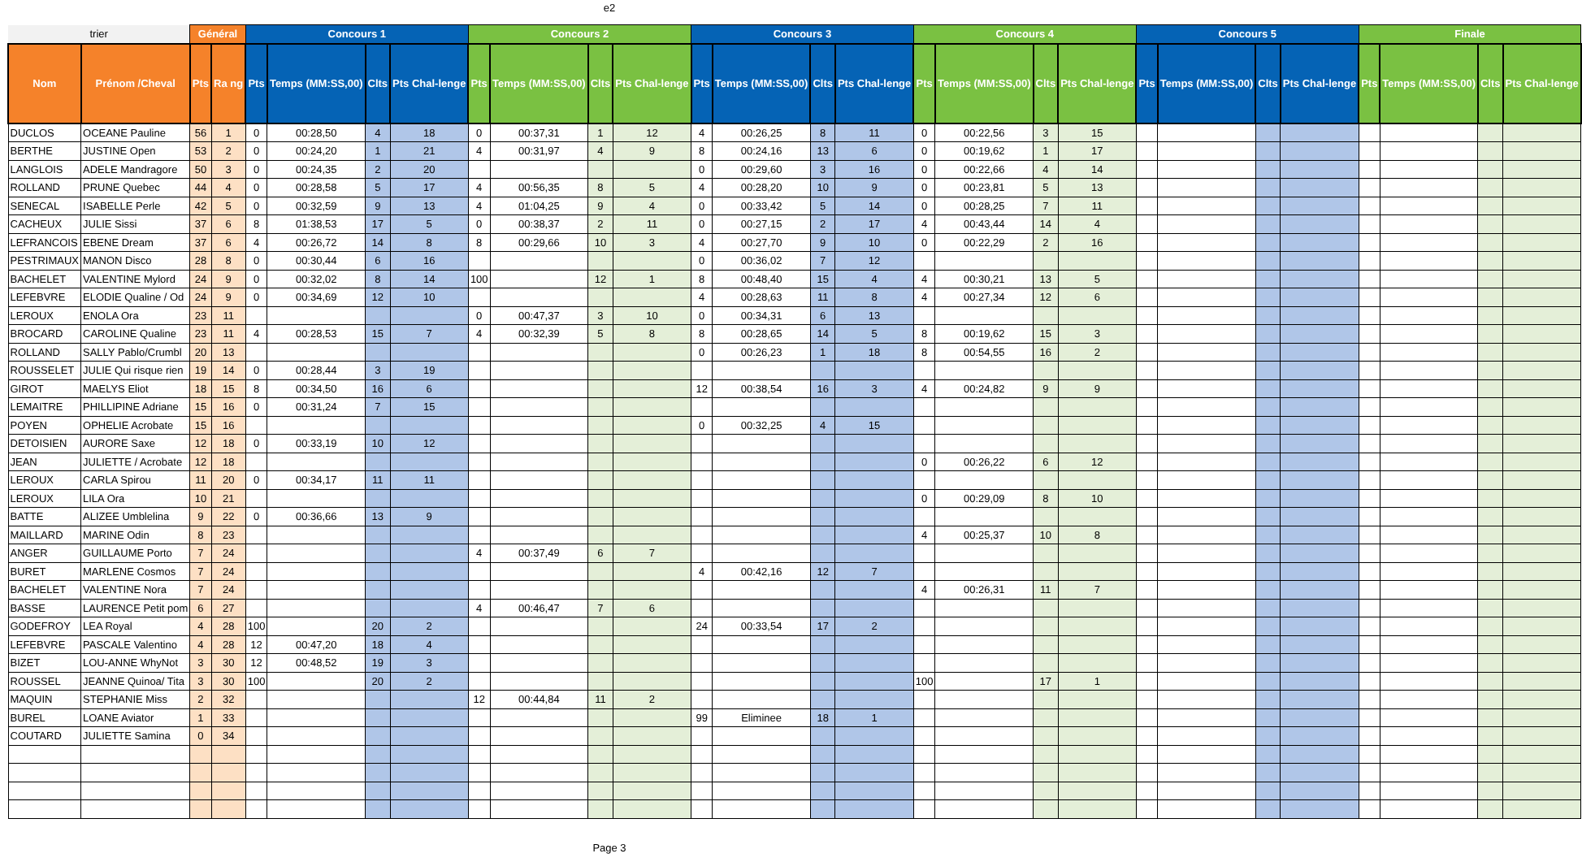e2
| trier | | Général | | Concours 1 | | | | Concours 2 | | | | Concours 3 | | | | Concours 4 | | | | Concours 5 | | | | Finale | | | |
| Nom | Prénom /Cheval | Pts | Ra ng | Pts | Temps (MM:SS,00) | Clts | Pts Chal-lenge | Pts | Temps (MM:SS,00) | Clts | Pts Chal-lenge | Pts | Temps (MM:SS,00) | Clts | Pts Chal-lenge | Pts | Temps (MM:SS,00) | Clts | Pts Chal-lenge | Pts | Temps (MM:SS,00) | Clts | Pts Chal-lenge | Pts | Temps (MM:SS,00) | Clts | Pts Chal-lenge |
| DUCLOS | OCEANE Pauline | 56 | 1 | 0 | 00:28,50 | 4 | 18 | 0 | 00:37,31 | 1 | 12 | 4 | 00:26,25 | 8 | 11 | 0 | 00:22,56 | 3 | 15 | | | | | | | | |
| BERTHE | JUSTINE Open | 53 | 2 | 0 | 00:24,20 | 1 | 21 | 4 | 00:31,97 | 4 | 9 | 8 | 00:24,16 | 13 | 6 | 0 | 00:19,62 | 1 | 17 | | | | | | | | |
| LANGLOIS | ADELE Mandragore | 50 | 3 | 0 | 00:24,35 | 2 | 20 | | | | | 0 | 00:29,60 | 3 | 16 | 0 | 00:22,66 | 4 | 14 | | | | | | | | |
| ROLLAND | PRUNE Quebec | 44 | 4 | 0 | 00:28,58 | 5 | 17 | 4 | 00:56,35 | 8 | 5 | 4 | 00:28,20 | 10 | 9 | 0 | 00:23,81 | 5 | 13 | | | | | | | | |
| SENECAL | ISABELLE Perle | 42 | 5 | 0 | 00:32,59 | 9 | 13 | 4 | 01:04,25 | 9 | 4 | 0 | 00:33,42 | 5 | 14 | 0 | 00:28,25 | 7 | 11 | | | | | | | | |
| CACHEUX | JULIE Sissi | 37 | 6 | 8 | 01:38,53 | 17 | 5 | 0 | 00:38,37 | 2 | 11 | 0 | 00:27,15 | 2 | 17 | 4 | 00:43,44 | 14 | 4 | | | | | | | | |
| LEFRANCOIS | EBENE Dream | 37 | 6 | 4 | 00:26,72 | 14 | 8 | 8 | 00:29,66 | 10 | 3 | 4 | 00:27,70 | 9 | 10 | 0 | 00:22,29 | 2 | 16 | | | | | | | | |
| PESTRIMAUX | MANON Disco | 28 | 8 | 0 | 00:30,44 | 6 | 16 | | | | | 0 | 00:36,02 | 7 | 12 | | | | | | | | | | | | |
| BACHELET | VALENTINE Mylord | 24 | 9 | 0 | 00:32,02 | 8 | 14 | 100 | | 12 | 1 | 8 | 00:48,40 | 15 | 4 | 4 | 00:30,21 | 13 | 5 | | | | | | | | |
| LEFEBVRE | ELODIE Qualine / Od | 24 | 9 | 0 | 00:34,69 | 12 | 10 | | | | | 4 | 00:28,63 | 11 | 8 | 4 | 00:27,34 | 12 | 6 | | | | | | | | |
| LEROUX | ENOLA Ora | 23 | 11 | | | | | 0 | 00:47,37 | 3 | 10 | 0 | 00:34,31 | 6 | 13 | | | | | | | | | | | | |
| BROCARD | CAROLINE Qualine | 23 | 11 | 4 | 00:28,53 | 15 | 7 | 4 | 00:32,39 | 5 | 8 | 8 | 00:28,65 | 14 | 5 | 8 | 00:19,62 | 15 | 3 | | | | | | | | |
| ROLLAND | SALLY Pablo/Crumbl | 20 | 13 | | | | | | | | | 0 | 00:26,23 | 1 | 18 | 8 | 00:54,55 | 16 | 2 | | | | | | | | |
| ROUSSELET | JULIE Qui risque rien | 19 | 14 | 0 | 00:28,44 | 3 | 19 | | | | | | | | | | | | | | | | | | | | |
| GIROT | MAELYS Eliot | 18 | 15 | 8 | 00:34,50 | 16 | 6 | | | | | 12 | 00:38,54 | 16 | 3 | 4 | 00:24,82 | 9 | 9 | | | | | | | | |
| LEMAITRE | PHILLIPINE Adriane | 15 | 16 | 0 | 00:31,24 | 7 | 15 | | | | | | | | | | | | | | | | | | | | |
| POYEN | OPHELIE Acrobate | 15 | 16 | | | | | | | | | 0 | 00:32,25 | 4 | 15 | | | | | | | | | | | | |
| DETOISIEN | AURORE Saxe | 12 | 18 | 0 | 00:33,19 | 10 | 12 | | | | | | | | | | | | | | | | | | | | |
| JEAN | JULIETTE / Acrobate | 12 | 18 | | | | | | | | | | | | | 0 | 00:26,22 | 6 | 12 | | | | | | | | |
| LEROUX | CARLA Spirou | 11 | 20 | 0 | 00:34,17 | 11 | 11 | | | | | | | | | | | | | | | | | | | | |
| LEROUX | LILA Ora | 10 | 21 | | | | | | | | | | | | | 0 | 00:29,09 | 8 | 10 | | | | | | | | |
| BATTE | ALIZEE Umblelina | 9 | 22 | 0 | 00:36,66 | 13 | 9 | | | | | | | | | | | | | | | | | | | | |
| MAILLARD | MARINE Odin | 8 | 23 | | | | | | | | | | | | | 4 | 00:25,37 | 10 | 8 | | | | | | | | |
| ANGER | GUILLAUME Porto | 7 | 24 | | | | | 4 | 00:37,49 | 6 | 7 | | | | | | | | | | | | | | | | |
| BURET | MARLENE Cosmos | 7 | 24 | | | | | | | | | 4 | 00:42,16 | 12 | 7 | | | | | | | | | | | | |
| BACHELET | VALENTINE Nora | 7 | 24 | | | | | | | | | | | | | 4 | 00:26,31 | 11 | 7 | | | | | | | | |
| BASSE | LAURENCE Petit pom | 6 | 27 | | | | | 4 | 00:46,47 | 7 | 6 | | | | | | | | | | | | | | | | |
| GODEFROY | LEA Royal | 4 | 28 | 100 | | 20 | 2 | | | | | 24 | 00:33,54 | 17 | 2 | | | | | | | | | | | | |
| LEFEBVRE | PASCALE Valentino | 4 | 28 | 12 | 00:47,20 | 18 | 4 | | | | | | | | | | | | | | | | | | | | |
| BIZET | LOU-ANNE WhyNot | 3 | 30 | 12 | 00:48,52 | 19 | 3 | | | | | | | | | | | | | | | | | | | | |
| ROUSSEL | JEANNE Quinoa/ Tita | 3 | 30 | 100 | | 20 | 2 | | | | | | | | | 100 | | 17 | 1 | | | | | | | | |
| MAQUIN | STEPHANIE Miss | 2 | 32 | | | | | 12 | 00:44,84 | 11 | 2 | | | | | | | | | | | | | | | | |
| BUREL | LOANE Aviator | 1 | 33 | | | | | | | | | 99 | Eliminee | 18 | 1 | | | | | | | | | | | | |
| COUTARD | JULIETTE Samina | 0 | 34 | | | | | | | | | | | | | | | | | | | | | | | | |
Page 3